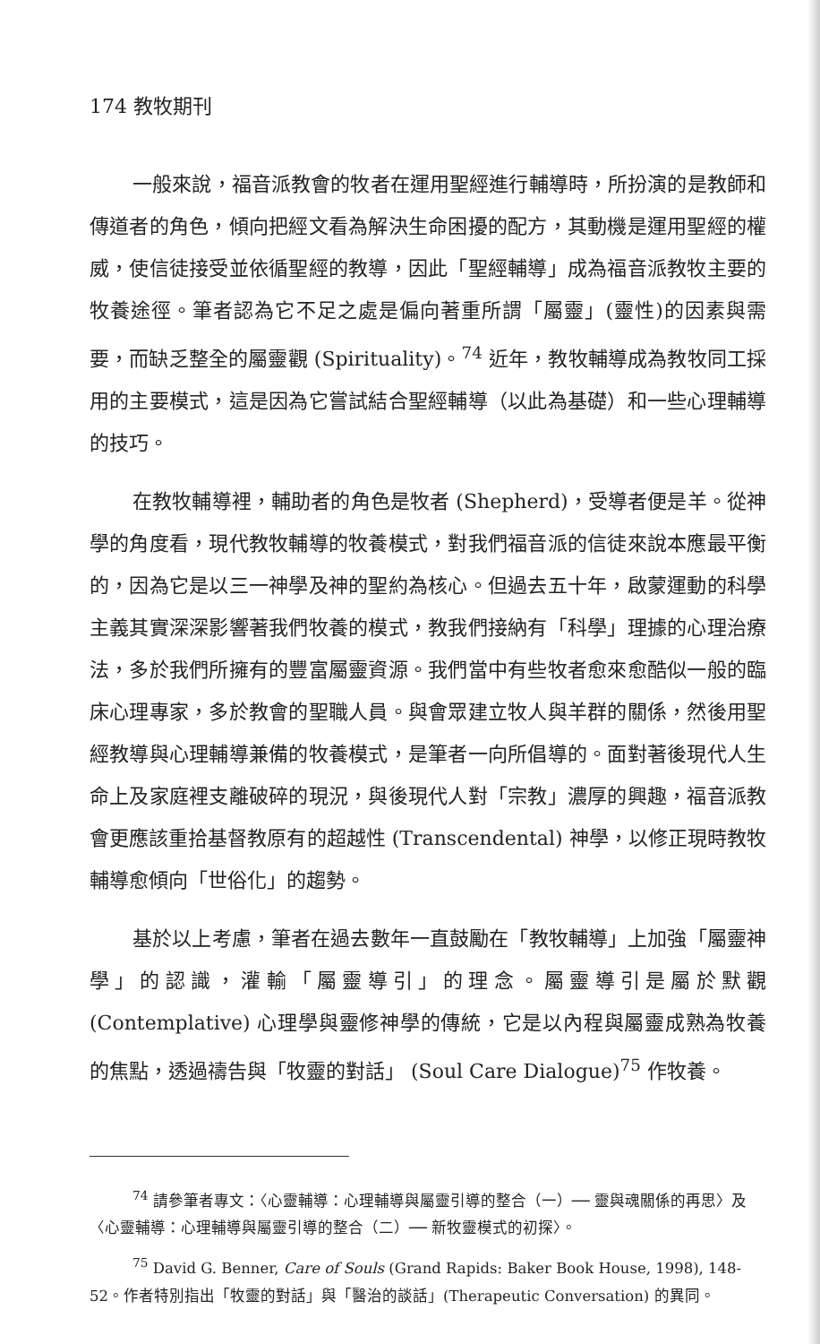174 教牧期刊
一般來說，福音派教會的牧者在運用聖經進行輔導時，所扮演的是教師和傳道者的角色，傾向把經文看為解決生命困擾的配方，其動機是運用聖經的權威，使信徒接受並依循聖經的教導，因此「聖經輔導」成為福音派教牧主要的牧養途徑。筆者認為它不足之處是偏向著重所謂「屬靈」(靈性)的因素與需要，而缺乏整全的屬靈觀 (Spirituality)。<sup>74</sup> 近年，教牧輔導成為教牧同工採用的主要模式，這是因為它嘗試結合聖經輔導（以此為基礎）和一些心理輔導的技巧。
在教牧輔導裡，輔助者的角色是牧者 (Shepherd)，受導者便是羊。從神學的角度看，現代教牧輔導的牧養模式，對我們福音派的信徒來說本應最平衡的，因為它是以三一神學及神的聖約為核心。但過去五十年，啟蒙運動的科學主義其實深深影響著我們牧養的模式，教我們接納有「科學」理據的心理治療法，多於我們所擁有的豐富屬靈資源。我們當中有些牧者愈來愈酷似一般的臨床心理專家，多於教會的聖職人員。與會眾建立牧人與羊群的關係，然後用聖經教導與心理輔導兼備的牧養模式，是筆者一向所倡導的。面對著後現代人生命上及家庭裡支離破碎的現況，與後現代人對「宗教」濃厚的興趣，福音派教會更應該重拾基督教原有的超越性 (Transcendental) 神學，以修正現時教牧輔導愈傾向「世俗化」的趨勢。
基於以上考慮，筆者在過去數年一直鼓勵在「教牧輔導」上加強「屬靈神學」的認識，灌輸「屬靈導引」的理念。屬靈導引是屬於默觀 (Contemplative) 心理學與靈修神學的傳統，它是以內程與屬靈成熟為牧養的焦點，透過禱告與「牧靈的對話」 (Soul Care Dialogue)<sup>75</sup> 作牧養。
<sup>74</sup> 請參筆者專文：〈心靈輔導：心理輔導與屬靈引導的整合（一）── 靈與魂關係的再思〉及〈心靈輔導：心理輔導與屬靈引導的整合（二）── 新牧靈模式的初探〉。
<sup>75</sup> David G. Benner, Care of Souls (Grand Rapids: Baker Book House, 1998), 148-52。作者特別指出「牧靈的對話」與「醫治的談話」(Therapeutic Conversation) 的異同。